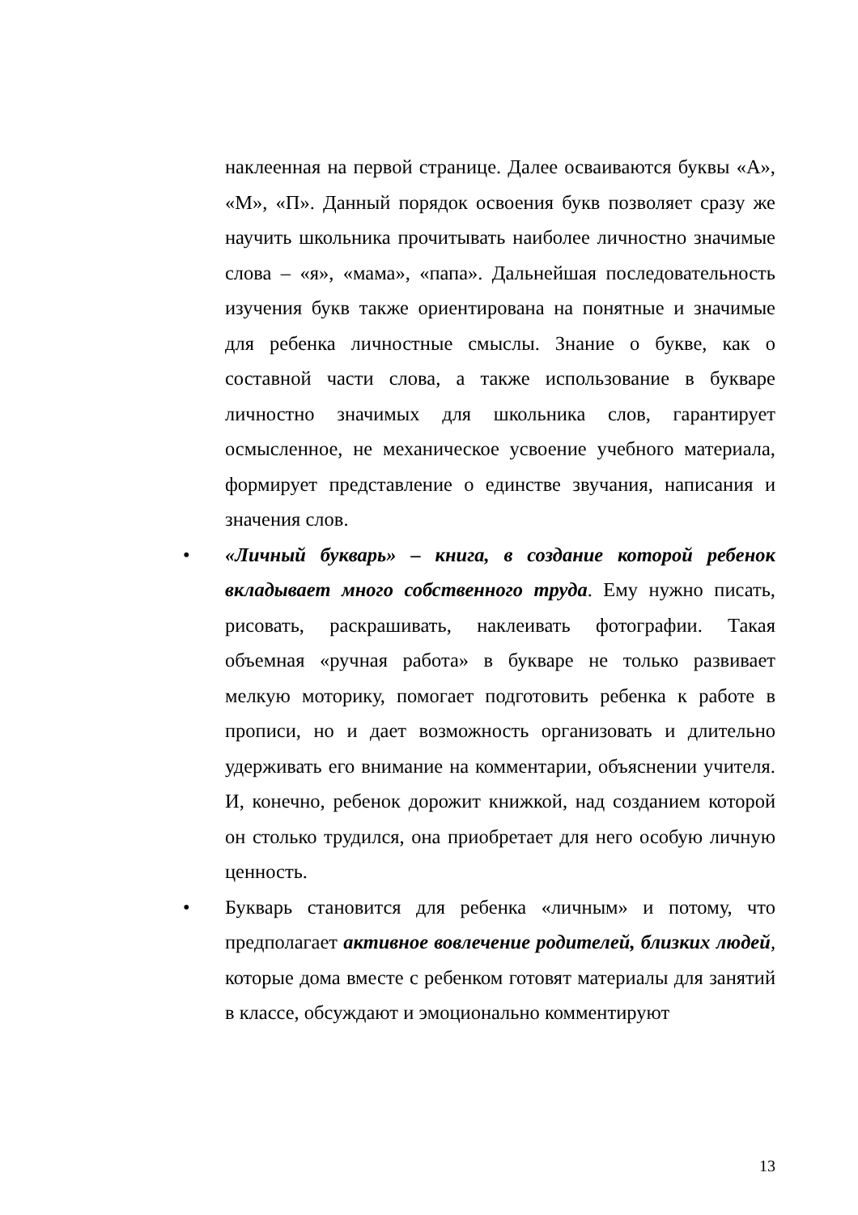наклеенная на первой странице. Далее осваиваются буквы «А», «М», «П». Данный порядок освоения букв позволяет сразу же научить школьника прочитывать наиболее личностно значимые слова – «я», «мама», «папа». Дальнейшая последовательность изучения букв также ориентирована на понятные и значимые для ребенка личностные смыслы. Знание о букве, как о составной части слова, а также использование в букваре личностно значимых для школьника слов, гарантирует осмысленное, не механическое усвоение учебного материала, формирует представление о единстве звучания, написания и значения слов.
• «Личный букварь» – книга, в создание которой ребенок вкладывает много собственного труда. Ему нужно писать, рисовать, раскрашивать, наклеивать фотографии. Такая объемная «ручная работа» в букваре не только развивает мелкую моторику, помогает подготовить ребенка к работе в прописи, но и дает возможность организовать и длительно удерживать его внимание на комментарии, объяснении учителя. И, конечно, ребенок дорожит книжкой, над созданием которой он столько трудился, она приобретает для него особую личную ценность.
• Букварь становится для ребенка «личным» и потому, что предполагает активное вовлечение родителей, близких людей, которые дома вместе с ребенком готовят материалы для занятий в классе, обсуждают и эмоционально комментируют
13